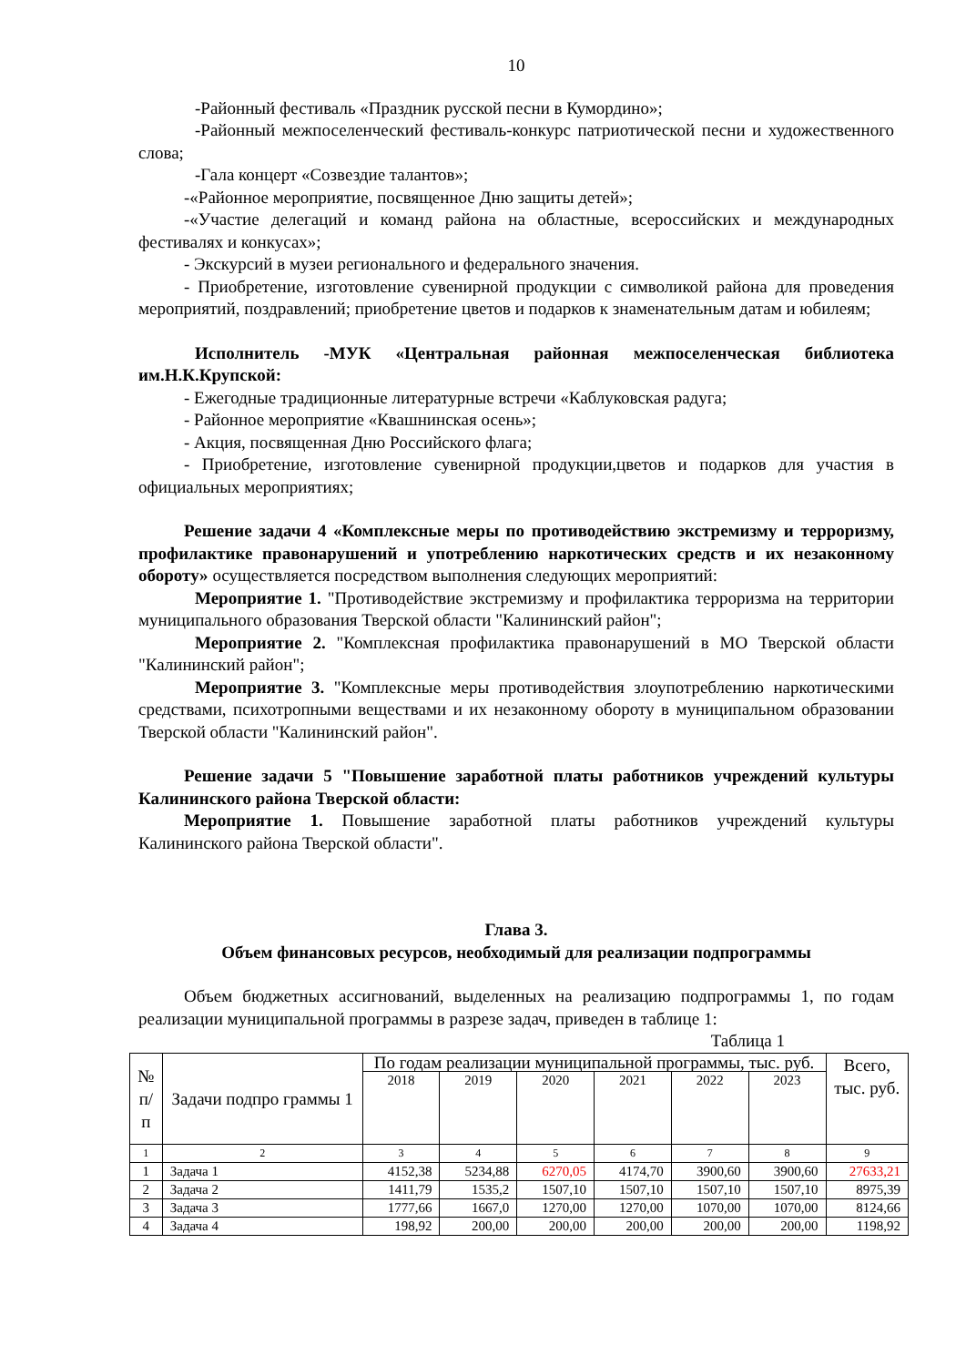10
-Районный фестиваль «Праздник русской песни в Кумордино»;
-Районный межпоселенческий фестиваль-конкурс патриотической песни и художественного слова;
-Гала концерт «Созвездие талантов»;
-«Районное мероприятие, посвященное Дню защиты детей»;
-«Участие делегаций и команд района на областные, всероссийских и международных фестивалях и конкусах»;
- Экскурсий в музеи регионального и федерального значения.
- Приобретение, изготовление сувенирной продукции с символикой района для проведения мероприятий, поздравлений; приобретение цветов и подарков к знаменательным датам и юбилеям;
Исполнитель -МУК «Центральная районная межпоселенческая библиотека им.Н.К.Крупской:
- Ежегодные традиционные литературные встречи «Каблуковская радуга;
- Районное мероприятие «Квашнинская осень»;
- Акция, посвященная Дню Российского флага;
- Приобретение, изготовление сувенирной продукции,цветов и подарков для участия в официальных мероприятиях;
Решение задачи 4 «Комплексные меры по противодействию экстремизму и терроризму, профилактике правонарушений и употреблению наркотических средств и их незаконному обороту» осуществляется посредством выполнения следующих мероприятий:
Мероприятие 1. "Противодействие экстремизму и профилактика терроризма на территории муниципального образования Тверской области "Калининский район";
Мероприятие 2. "Комплексная профилактика правонарушений в МО Тверской области "Калининский район";
Мероприятие 3. "Комплексные меры противодействия злоупотреблению наркотическими средствами, психотропными веществами и их незаконному обороту в муниципальном образовании Тверской области "Калининский район".
Решение задачи 5 "Повышение заработной платы работников учреждений культуры Калининского района Тверской области:
Мероприятие 1. Повышение заработной платы работников учреждений культуры Калининского района Тверской области".
Глава 3.
Объем финансовых ресурсов, необходимый для реализации подпрограммы
Объем бюджетных ассигнований, выделенных на реализацию подпрограммы 1, по годам реализации муниципальной программы в разрезе задач, приведен в таблице 1:
Таблица 1
| № п/ п | Задачи подпро граммы 1 | По годам реализации муниципальной программы, тыс. руб. | | | | | | Всего, тыс. руб. |
| --- | --- | --- | --- | --- | --- | --- | --- | --- |
| | | 2018 | 2019 | 2020 | 2021 | 2022 | 2023 | |
| 1 | 2 | 3 | 4 | 5 | 6 | 7 | 8 | 9 |
| 1 | Задача 1 | 4152,38 | 5234,88 | 6270,05 | 4174,70 | 3900,60 | 3900,60 | 27633,21 |
| 2 | Задача 2 | 1411,79 | 1535,2 | 1507,10 | 1507,10 | 1507,10 | 1507,10 | 8975,39 |
| 3 | Задача 3 | 1777,66 | 1667,0 | 1270,00 | 1270,00 | 1070,00 | 1070,00 | 8124,66 |
| 4 | Задача 4 | 198,92 | 200,00 | 200,00 | 200,00 | 200,00 | 200,00 | 1198,92 |